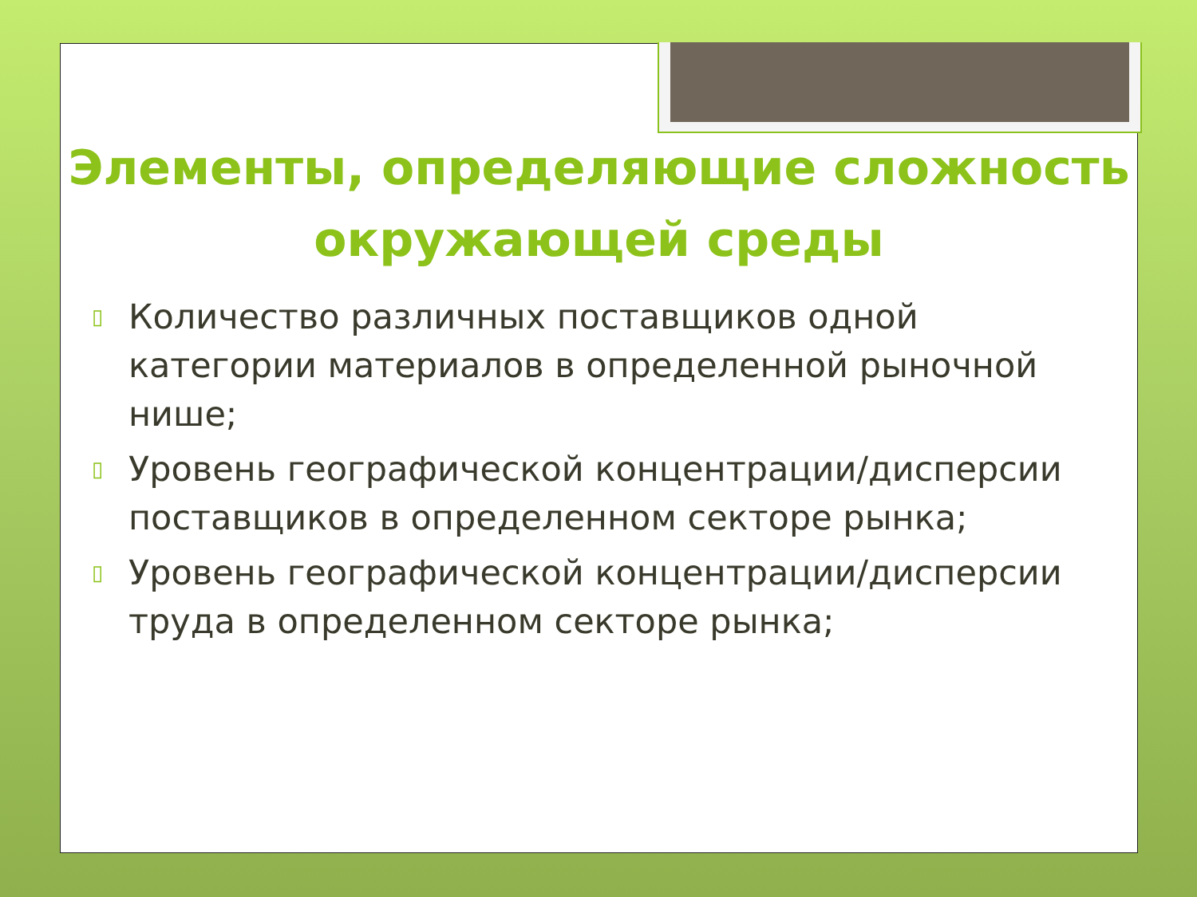Элементы, определяющие сложность окружающей среды
▯ Количество различных поставщиков одной категории материалов в определенной рыночной нише;
▯ Уровень географической концентрации/дисперсии поставщиков в определенном секторе рынка;
▯ Уровень географической концентрации/дисперсии труда в определенном секторе рынка;